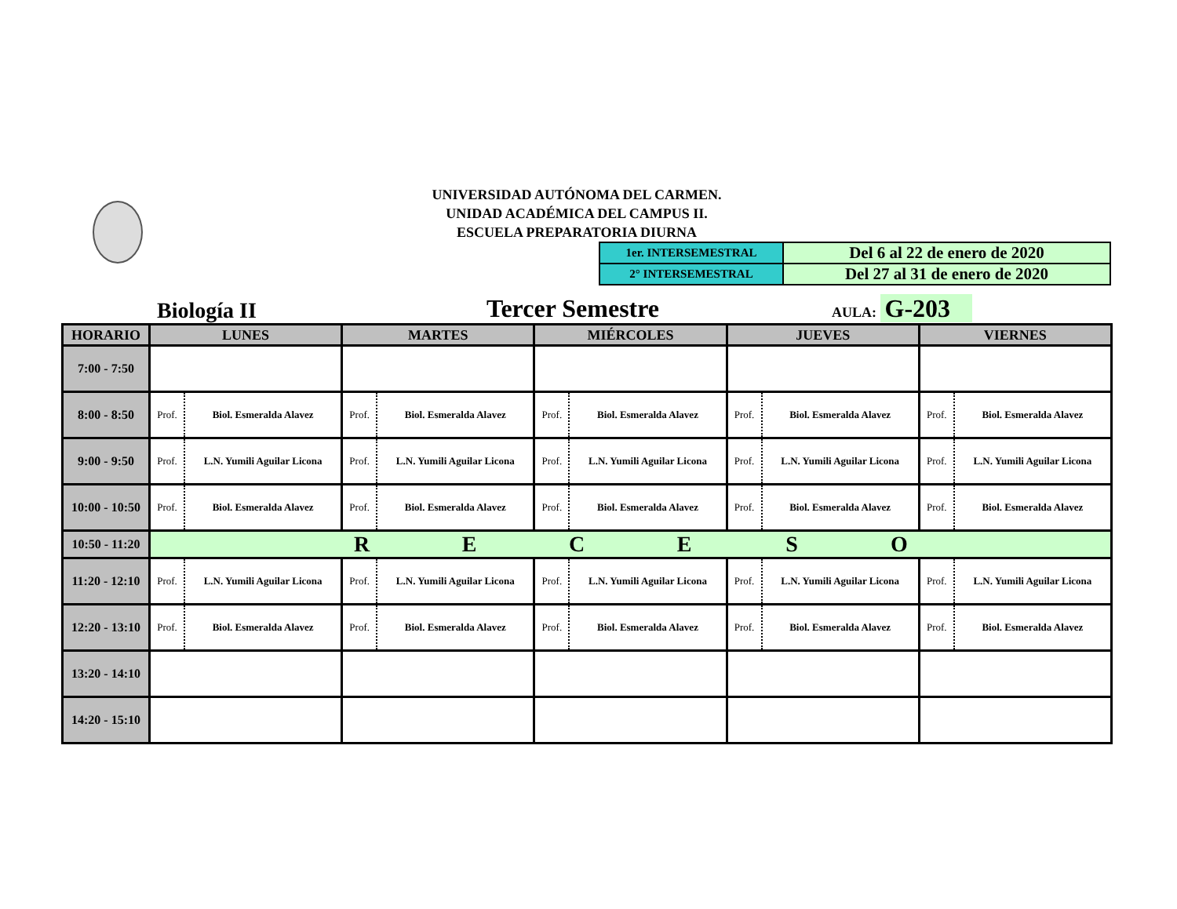UNIVERSIDAD AUTÓNOMA DEL CARMEN.
UNIDAD ACADÉMICA DEL CAMPUS II.
ESCUELA PREPARATORIA DIURNA
| 1er. INTERSEMESTRAL | Del 6 al 22 de enero de 2020 |
| 2° INTERSEMESTRAL | Del 27 al 31 de enero de 2020 |
Biología II
Tercer Semestre
AULA: G-203
| HORARIO | LUNES | | MARTES | | MIÉRCOLES | | JUEVES | | VIERNES | |
| --- | --- | --- | --- | --- | --- | --- | --- | --- | --- | --- |
| 7:00 - 7:50 | | | | | | | | | | |
| 8:00 - 8:50 | Prof. | Biol. Esmeralda Alavez | Prof. | Biol. Esmeralda Alavez | Prof. | Biol. Esmeralda Alavez | Prof. | Biol. Esmeralda Alavez | Prof. | Biol. Esmeralda Alavez |
| 9:00 - 9:50 | Prof. | L.N. Yumili Aguilar Licona | Prof. | L.N. Yumili Aguilar Licona | Prof. | L.N. Yumili Aguilar Licona | Prof. | L.N. Yumili Aguilar Licona | Prof. | L.N. Yumili Aguilar Licona |
| 10:00 - 10:50 | Prof. | Biol. Esmeralda Alavez | Prof. | Biol. Esmeralda Alavez | Prof. | Biol. Esmeralda Alavez | Prof. | Biol. Esmeralda Alavez | Prof. | Biol. Esmeralda Alavez |
| 10:50 - 11:20 | R E C E S O | | | | | | | | | |
| 11:20 - 12:10 | Prof. | L.N. Yumili Aguilar Licona | Prof. | L.N. Yumili Aguilar Licona | Prof. | L.N. Yumili Aguilar Licona | Prof. | L.N. Yumili Aguilar Licona | Prof. | L.N. Yumili Aguilar Licona |
| 12:20 - 13:10 | Prof. | Biol. Esmeralda Alavez | Prof. | Biol. Esmeralda Alavez | Prof. | Biol. Esmeralda Alavez | Prof. | Biol. Esmeralda Alavez | Prof. | Biol. Esmeralda Alavez |
| 13:20 - 14:10 | | | | | | | | | | |
| 14:20 - 15:10 | | | | | | | | | | |